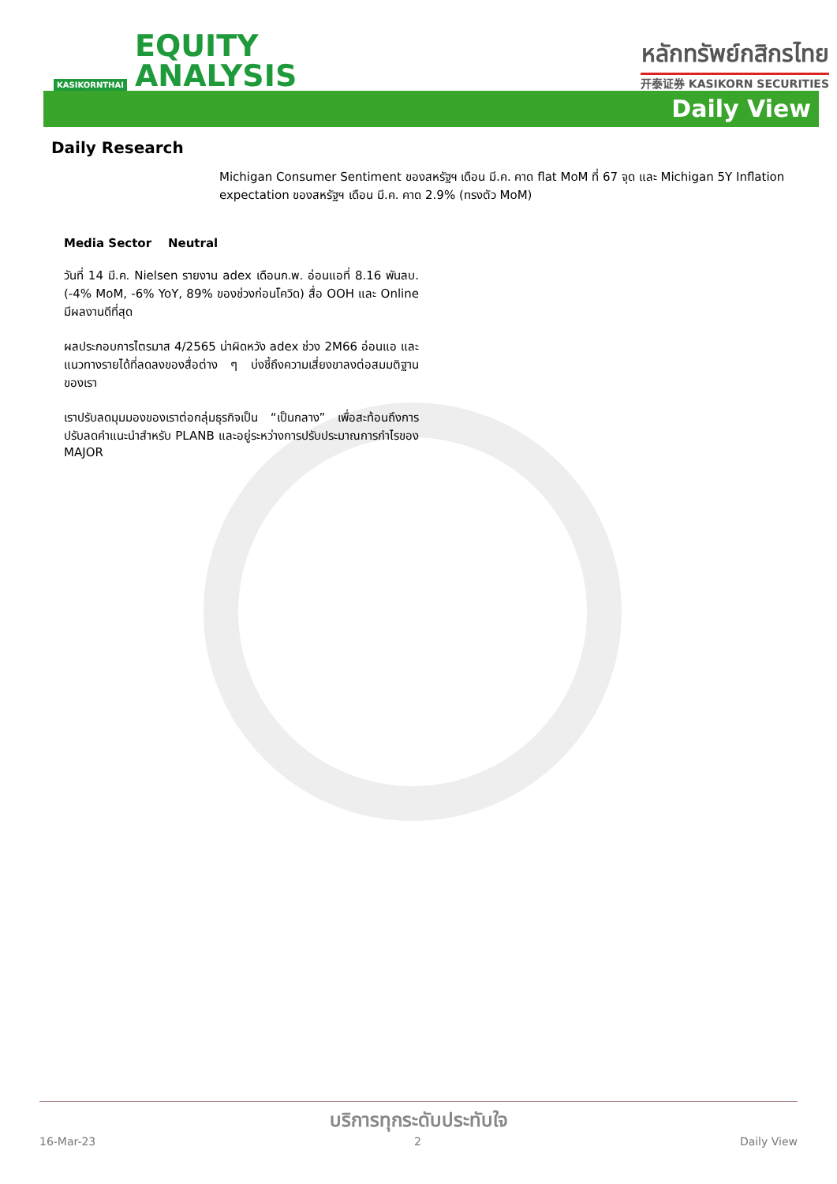KASIKORNTHAI
EQUITY
ANALYSIS
หลักทรัพย์กสิกรไทย
开泰证券 KASIKORN SECURITIES
Daily View
Daily Research
Michigan Consumer Sentiment ของสหรัฐฯ เดือน มี.ค. คาด flat MoM ที่ 67 จุด และ Michigan 5Y Inflation expectation ของสหรัฐฯ เดือน มี.ค. คาด 2.9% (ทรงตัว MoM)
Media Sector Neutral
วันที่ 14 มี.ค. Nielsen รายงาน adex เดือนก.พ. อ่อนแอที่ 8.16 พันลบ. (-4% MoM, -6% YoY, 89% ของช่วงก่อนโควิด) สื่อ OOH และ Online มีผลงานดีที่สุด
ผลประกอบการไตรมาส 4/2565 น่าผิดหวัง adex ช่วง 2M66 อ่อนแอ และแนวทางรายได้ที่ลดลงของสื่อต่าง ๆ บ่งชี้ถึงความเสี่ยงขาลงต่อสมมติฐานของเรา
เราปรับลดมุมมองของเราต่อกลุ่มธุรกิจเป็น “เป็นกลาง” เพื่อสะท้อนถึงการปรับลดคำแนะนำสำหรับ PLANB และอยู่ระหว่างการปรับประมาณการกำไรของ MAJOR
บริการทุกระดับประทับใจ
16-Mar-23 2 Daily View